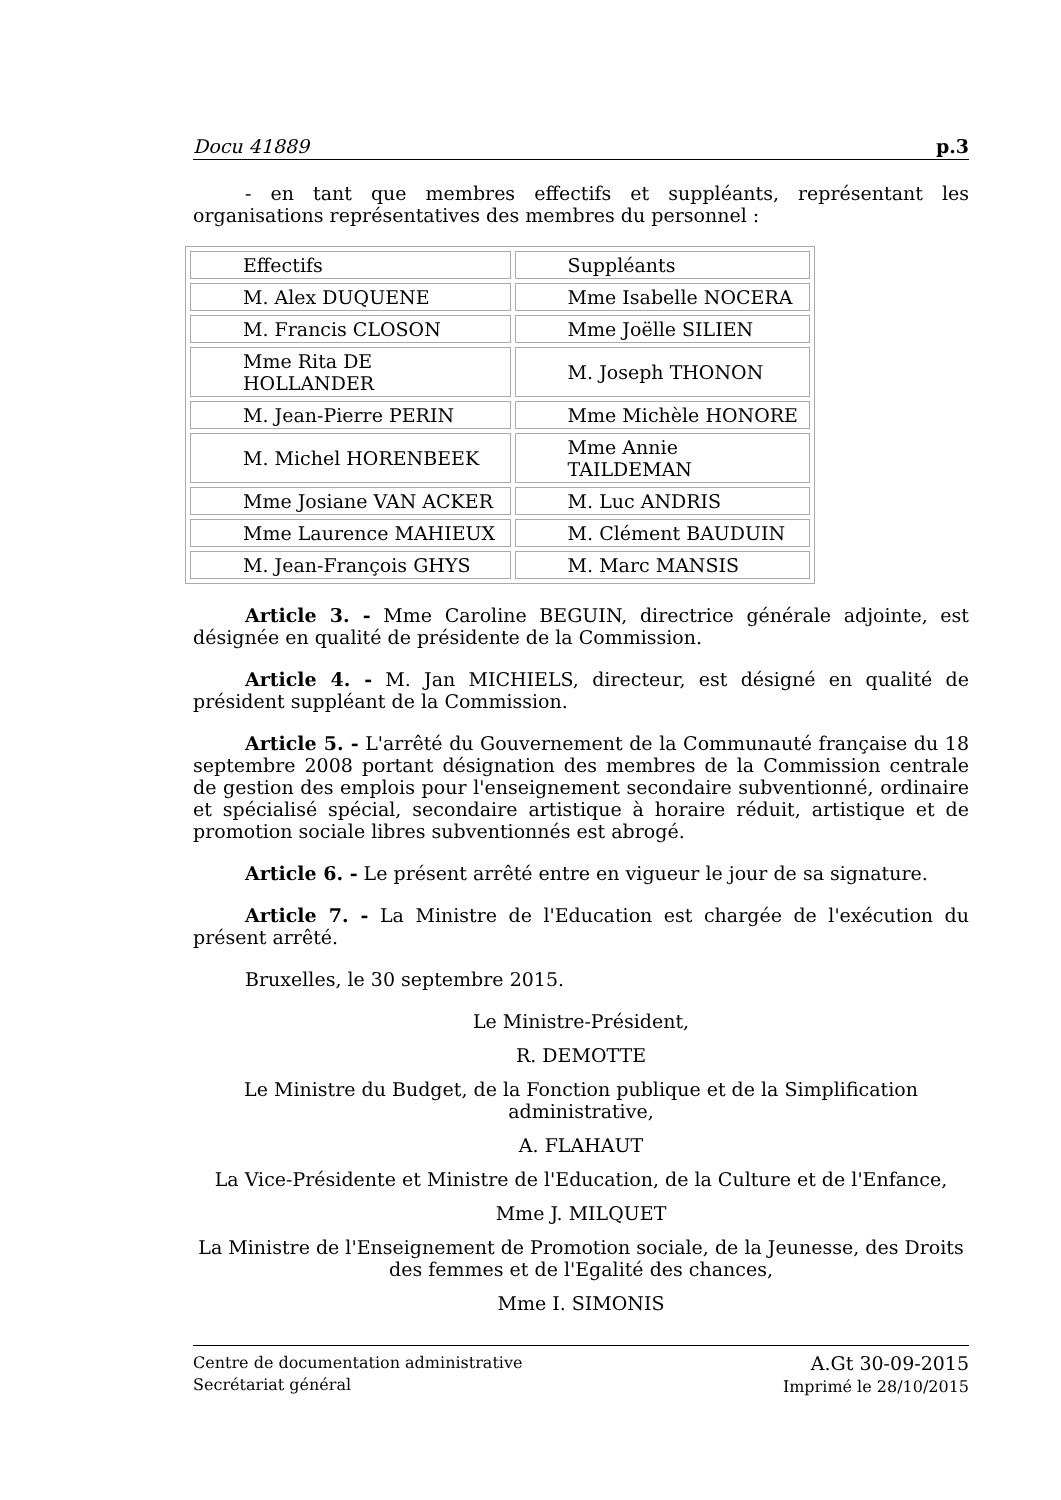Docu 41889 p.3
- en tant que membres effectifs et suppléants, représentant les organisations représentatives des membres du personnel :
| Effectifs | Suppléants |
| M. Alex DUQUENE | Mme Isabelle NOCERA |
| M. Francis CLOSON | Mme Joëlle SILIEN |
| Mme Rita DE HOLLANDER | M. Joseph THONON |
| M. Jean-Pierre PERIN | Mme Michèle HONORE |
| M. Michel HORENBEEK | Mme Annie TAILDEMAN |
| Mme Josiane VAN ACKER | M. Luc ANDRIS |
| Mme Laurence MAHIEUX | M. Clément BAUDUIN |
| M. Jean-François GHYS | M. Marc MANSIS |
Article 3. - Mme Caroline BEGUIN, directrice générale adjointe, est désignée en qualité de présidente de la Commission.
Article 4. - M. Jan MICHIELS, directeur, est désigné en qualité de président suppléant de la Commission.
Article 5. - L'arrêté du Gouvernement de la Communauté française du 18 septembre 2008 portant désignation des membres de la Commission centrale de gestion des emplois pour l'enseignement secondaire subventionné, ordinaire et spécialisé spécial, secondaire artistique à horaire réduit, artistique et de promotion sociale libres subventionnés est abrogé.
Article 6. - Le présent arrêté entre en vigueur le jour de sa signature.
Article 7. - La Ministre de l'Education est chargée de l'exécution du présent arrêté.
Bruxelles, le 30 septembre 2015.
Le Ministre-Président,
R. DEMOTTE
Le Ministre du Budget, de la Fonction publique et de la Simplification administrative,
A. FLAHAUT
La Vice-Présidente et Ministre de l'Education, de la Culture et de l'Enfance,
Mme J. MILQUET
La Ministre de l'Enseignement de Promotion sociale, de la Jeunesse, des Droits des femmes et de l'Egalité des chances,
Mme I. SIMONIS
Centre de documentation administrative
Secrétariat général
A.Gt 30-09-2015
Imprimé le 28/10/2015